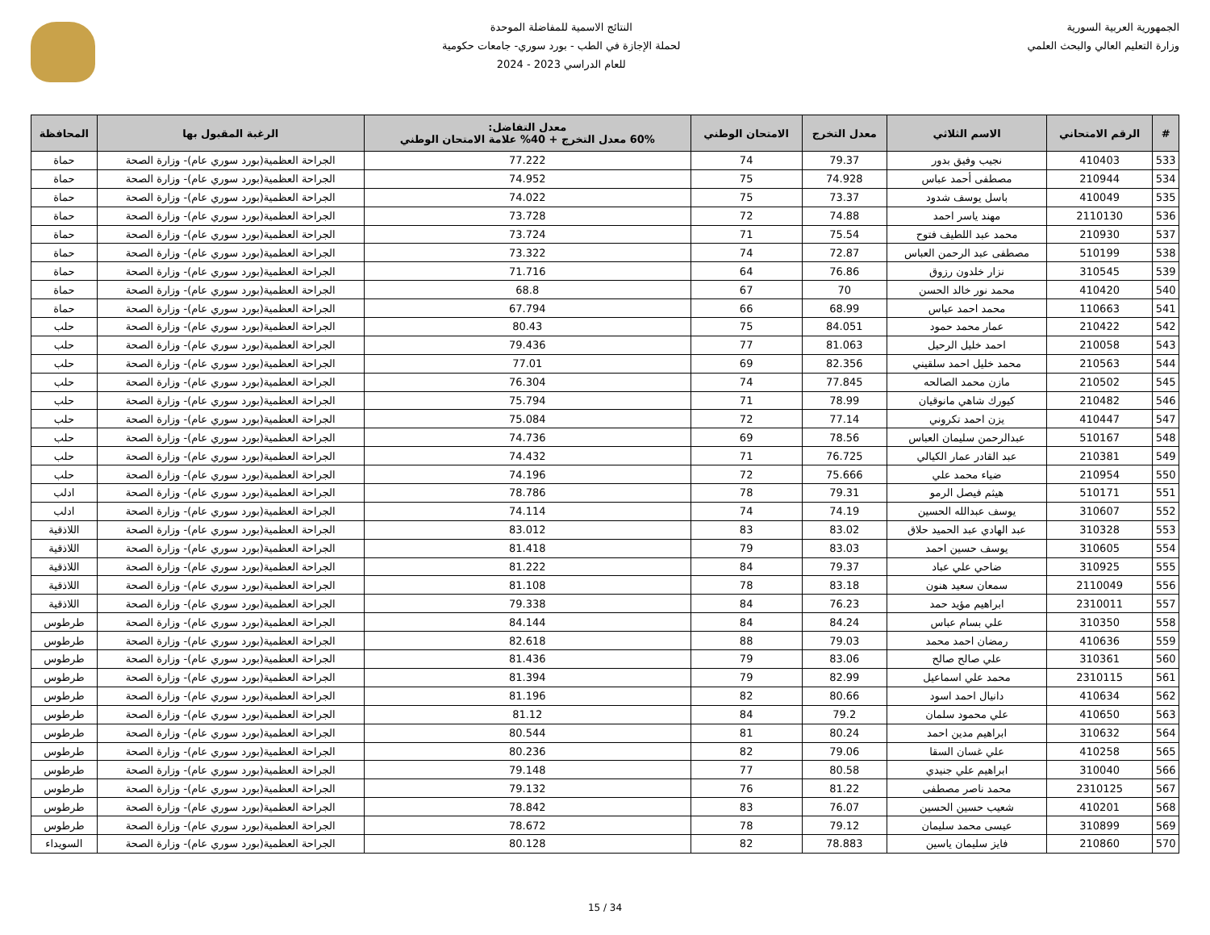الجمهورية العربية السورية
وزارة التعليم العالي والبحث العلمي
النتائج الاسمية للمفاضلة الموحدة
لحملة الإجازة في الطب - بورد سوري- جامعات حكومية
للعام الدراسي 2023 - 2024
| # | الرقم الامتحاني | الاسم الثلاثي | معدل التخرج | الامتحان الوطني | معدل التفاضل: 60% معدل التخرج + 40% علامة الامتحان الوطني | الرغبة المقبول بها | المحافظة |
| --- | --- | --- | --- | --- | --- | --- | --- |
| 533 | 410403 | نجيب وفيق بدور | 79.37 | 74 | 77.222 | الجراحة العظمية(بورد سوري عام)- وزارة الصحة | حماة |
| 534 | 210944 | مصطفى أحمد عباس | 74.928 | 75 | 74.952 | الجراحة العظمية(بورد سوري عام)- وزارة الصحة | حماة |
| 535 | 410049 | باسل يوسف شدود | 73.37 | 75 | 74.022 | الجراحة العظمية(بورد سوري عام)- وزارة الصحة | حماة |
| 536 | 2110130 | مهند ياسر احمد | 74.88 | 72 | 73.728 | الجراحة العظمية(بورد سوري عام)- وزارة الصحة | حماة |
| 537 | 210930 | محمد عبد اللطيف فتوح | 75.54 | 71 | 73.724 | الجراحة العظمية(بورد سوري عام)- وزارة الصحة | حماة |
| 538 | 510199 | مصطفى عبد الرحمن العباس | 72.87 | 74 | 73.322 | الجراحة العظمية(بورد سوري عام)- وزارة الصحة | حماة |
| 539 | 310545 | نزار خلدون رزوق | 76.86 | 64 | 71.716 | الجراحة العظمية(بورد سوري عام)- وزارة الصحة | حماة |
| 540 | 410420 | محمد نور خالد الحسن | 70 | 67 | 68.8 | الجراحة العظمية(بورد سوري عام)- وزارة الصحة | حماة |
| 541 | 110663 | محمد احمد عباس | 68.99 | 66 | 67.794 | الجراحة العظمية(بورد سوري عام)- وزارة الصحة | حماة |
| 542 | 210422 | عمار محمد حمود | 84.051 | 75 | 80.43 | الجراحة العظمية(بورد سوري عام)- وزارة الصحة | حلب |
| 543 | 210058 | احمد خليل الرحيل | 81.063 | 77 | 79.436 | الجراحة العظمية(بورد سوري عام)- وزارة الصحة | حلب |
| 544 | 210563 | محمد خليل احمد سلقيني | 82.356 | 69 | 77.01 | الجراحة العظمية(بورد سوري عام)- وزارة الصحة | حلب |
| 545 | 210502 | مازن محمد الصالحه | 77.845 | 74 | 76.304 | الجراحة العظمية(بورد سوري عام)- وزارة الصحة | حلب |
| 546 | 210482 | كيورك شاهي مانوقيان | 78.99 | 71 | 75.794 | الجراحة العظمية(بورد سوري عام)- وزارة الصحة | حلب |
| 547 | 410447 | يزن احمد تكروني | 77.14 | 72 | 75.084 | الجراحة العظمية(بورد سوري عام)- وزارة الصحة | حلب |
| 548 | 510167 | عبدالرحمن سليمان العباس | 78.56 | 69 | 74.736 | الجراحة العظمية(بورد سوري عام)- وزارة الصحة | حلب |
| 549 | 210381 | عبد القادر عمار الكيالي | 76.725 | 71 | 74.432 | الجراحة العظمية(بورد سوري عام)- وزارة الصحة | حلب |
| 550 | 210954 | ضياء محمد علي | 75.666 | 72 | 74.196 | الجراحة العظمية(بورد سوري عام)- وزارة الصحة | حلب |
| 551 | 510171 | هيثم فيصل الرمو | 79.31 | 78 | 78.786 | الجراحة العظمية(بورد سوري عام)- وزارة الصحة | ادلب |
| 552 | 310607 | يوسف عبدالله الحسين | 74.19 | 74 | 74.114 | الجراحة العظمية(بورد سوري عام)- وزارة الصحة | ادلب |
| 553 | 310328 | عبد الهادي عبد الحميد حلاق | 83.02 | 83 | 83.012 | الجراحة العظمية(بورد سوري عام)- وزارة الصحة | اللاذقية |
| 554 | 310605 | يوسف حسين احمد | 83.03 | 79 | 81.418 | الجراحة العظمية(بورد سوري عام)- وزارة الصحة | اللاذقية |
| 555 | 310925 | ضاحي علي عباد | 79.37 | 84 | 81.222 | الجراحة العظمية(بورد سوري عام)- وزارة الصحة | اللاذقية |
| 556 | 2110049 | سمعان سعيد هنون | 83.18 | 78 | 81.108 | الجراحة العظمية(بورد سوري عام)- وزارة الصحة | اللاذقية |
| 557 | 2310011 | ابراهيم مؤيد حمد | 76.23 | 84 | 79.338 | الجراحة العظمية(بورد سوري عام)- وزارة الصحة | اللاذقية |
| 558 | 310350 | علي بسام عباس | 84.24 | 84 | 84.144 | الجراحة العظمية(بورد سوري عام)- وزارة الصحة | طرطوس |
| 559 | 410636 | رمضان احمد محمد | 79.03 | 88 | 82.618 | الجراحة العظمية(بورد سوري عام)- وزارة الصحة | طرطوس |
| 560 | 310361 | علي صالح صالح | 83.06 | 79 | 81.436 | الجراحة العظمية(بورد سوري عام)- وزارة الصحة | طرطوس |
| 561 | 2310115 | محمد علي اسماعيل | 82.99 | 79 | 81.394 | الجراحة العظمية(بورد سوري عام)- وزارة الصحة | طرطوس |
| 562 | 410634 | دانيال احمد اسود | 80.66 | 82 | 81.196 | الجراحة العظمية(بورد سوري عام)- وزارة الصحة | طرطوس |
| 563 | 410650 | علي محمود سلمان | 79.2 | 84 | 81.12 | الجراحة العظمية(بورد سوري عام)- وزارة الصحة | طرطوس |
| 564 | 310632 | ابراهيم مدين احمد | 80.24 | 81 | 80.544 | الجراحة العظمية(بورد سوري عام)- وزارة الصحة | طرطوس |
| 565 | 410258 | علي غسان السقا | 79.06 | 82 | 80.236 | الجراحة العظمية(بورد سوري عام)- وزارة الصحة | طرطوس |
| 566 | 310040 | ابراهيم علي جنيدي | 80.58 | 77 | 79.148 | الجراحة العظمية(بورد سوري عام)- وزارة الصحة | طرطوس |
| 567 | 2310125 | محمد ناصر مصطفى | 81.22 | 76 | 79.132 | الجراحة العظمية(بورد سوري عام)- وزارة الصحة | طرطوس |
| 568 | 410201 | شعيب حسين الحسين | 76.07 | 83 | 78.842 | الجراحة العظمية(بورد سوري عام)- وزارة الصحة | طرطوس |
| 569 | 310899 | عيسى محمد سليمان | 79.12 | 78 | 78.672 | الجراحة العظمية(بورد سوري عام)- وزارة الصحة | طرطوس |
| 570 | 210860 | فايز سليمان ياسين | 78.883 | 82 | 80.128 | الجراحة العظمية(بورد سوري عام)- وزارة الصحة | السويداء |
15 / 34